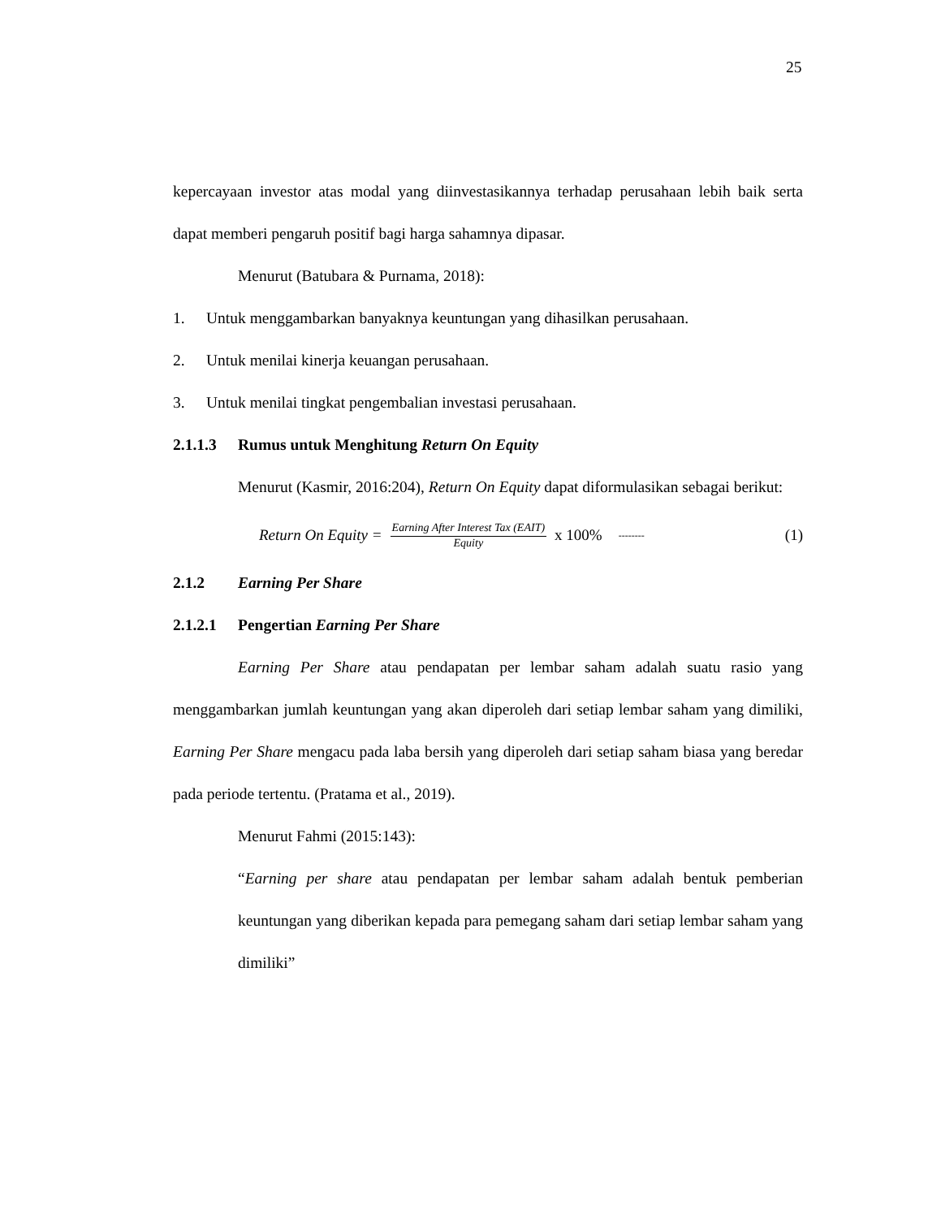25
kepercayaan investor atas modal yang diinvestasikannya terhadap perusahaan lebih baik serta dapat memberi pengaruh positif bagi harga sahamnya dipasar.
Menurut (Batubara & Purnama, 2018):
1. Untuk menggambarkan banyaknya keuntungan yang dihasilkan perusahaan.
2. Untuk menilai kinerja keuangan perusahaan.
3. Untuk menilai tingkat pengembalian investasi perusahaan.
2.1.1.3 Rumus untuk Menghitung Return On Equity
Menurut (Kasmir, 2016:204), Return On Equity dapat diformulasikan sebagai berikut:
Return On Equity = Earning After Interest Tax (EAIT) Equity x 100% -------- (1)
2.1.2 Earning Per Share
2.1.2.1 Pengertian Earning Per Share
Earning Per Share atau pendapatan per lembar saham adalah suatu rasio yang menggambarkan jumlah keuntungan yang akan diperoleh dari setiap lembar saham yang dimiliki, Earning Per Share mengacu pada laba bersih yang diperoleh dari setiap saham biasa yang beredar pada periode tertentu. (Pratama et al., 2019).
Menurut Fahmi (2015:143):
“Earning per share atau pendapatan per lembar saham adalah bentuk pemberian keuntungan yang diberikan kepada para pemegang saham dari setiap lembar saham yang dimiliki”